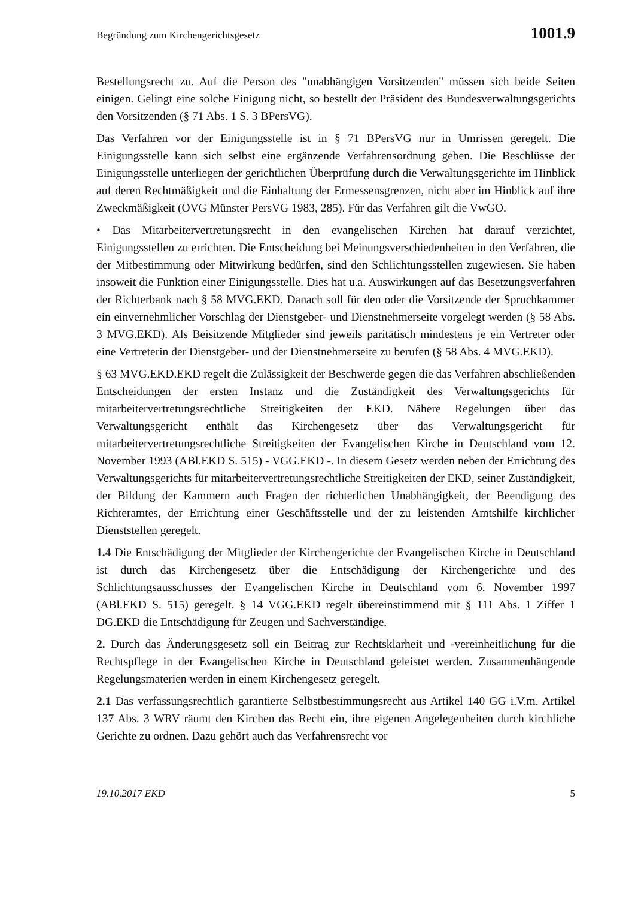Begründung zum Kirchengerichtsgesetz 1001.9
Bestellungsrecht zu. Auf die Person des "unabhängigen Vorsitzenden" müssen sich beide Seiten einigen. Gelingt eine solche Einigung nicht, so bestellt der Präsident des Bundesverwaltungsgerichts den Vorsitzenden (§ 71 Abs. 1 S. 3 BPersVG).
Das Verfahren vor der Einigungsstelle ist in § 71 BPersVG nur in Umrissen geregelt. Die Einigungsstelle kann sich selbst eine ergänzende Verfahrensordnung geben. Die Beschlüsse der Einigungsstelle unterliegen der gerichtlichen Überprüfung durch die Verwaltungsgerichte im Hinblick auf deren Rechtmäßigkeit und die Einhaltung der Ermessensgrenzen, nicht aber im Hinblick auf ihre Zweckmäßigkeit (OVG Münster PersVG 1983, 285). Für das Verfahren gilt die VwGO.
• Das Mitarbeitervertretungsrecht in den evangelischen Kirchen hat darauf verzichtet, Einigungsstellen zu errichten. Die Entscheidung bei Meinungsverschiedenheiten in den Verfahren, die der Mitbestimmung oder Mitwirkung bedürfen, sind den Schlichtungsstellen zugewiesen. Sie haben insoweit die Funktion einer Einigungsstelle. Dies hat u.a. Auswirkungen auf das Besetzungsverfahren der Richterbank nach § 58 MVG.EKD. Danach soll für den oder die Vorsitzende der Spruchkammer ein einvernehmlicher Vorschlag der Dienstgeber- und Dienstnehmerseite vorgelegt werden (§ 58 Abs. 3 MVG.EKD). Als Beisitzende Mitglieder sind jeweils paritätisch mindestens je ein Vertreter oder eine Vertreterin der Dienstgeber- und der Dienstnehmerseite zu berufen (§ 58 Abs. 4 MVG.EKD).
§ 63 MVG.EKD.EKD regelt die Zulässigkeit der Beschwerde gegen die das Verfahren abschließenden Entscheidungen der ersten Instanz und die Zuständigkeit des Verwaltungsgerichts für mitarbeitervertretungsrechtliche Streitigkeiten der EKD. Nähere Regelungen über das Verwaltungsgericht enthält das Kirchengesetz über das Verwaltungsgericht für mitarbeitervertretungsrechtliche Streitigkeiten der Evangelischen Kirche in Deutschland vom 12. November 1993 (ABl.EKD S. 515) - VGG.EKD -. In diesem Gesetz werden neben der Errichtung des Verwaltungsgerichts für mitarbeitervertretungsrechtliche Streitigkeiten der EKD, seiner Zuständigkeit, der Bildung der Kammern auch Fragen der richterlichen Unabhängigkeit, der Beendigung des Richteramtes, der Errichtung einer Geschäftsstelle und der zu leistenden Amtshilfe kirchlicher Dienststellen geregelt.
1.4 Die Entschädigung der Mitglieder der Kirchengerichte der Evangelischen Kirche in Deutschland ist durch das Kirchengesetz über die Entschädigung der Kirchengerichte und des Schlichtungsausschusses der Evangelischen Kirche in Deutschland vom 6. November 1997 (ABl.EKD S. 515) geregelt. § 14 VGG.EKD regelt übereinstimmend mit § 111 Abs. 1 Ziffer 1 DG.EKD die Entschädigung für Zeugen und Sachverständige.
2. Durch das Änderungsgesetz soll ein Beitrag zur Rechtsklarheit und -vereinheitlichung für die Rechtspflege in der Evangelischen Kirche in Deutschland geleistet werden. Zusammenhängende Regelungsmaterien werden in einem Kirchengesetz geregelt.
2.1 Das verfassungsrechtlich garantierte Selbstbestimmungsrecht aus Artikel 140 GG i.V.m. Artikel 137 Abs. 3 WRV räumt den Kirchen das Recht ein, ihre eigenen Angelegenheiten durch kirchliche Gerichte zu ordnen. Dazu gehört auch das Verfahrensrecht vor
19.10.2017 EKD 5